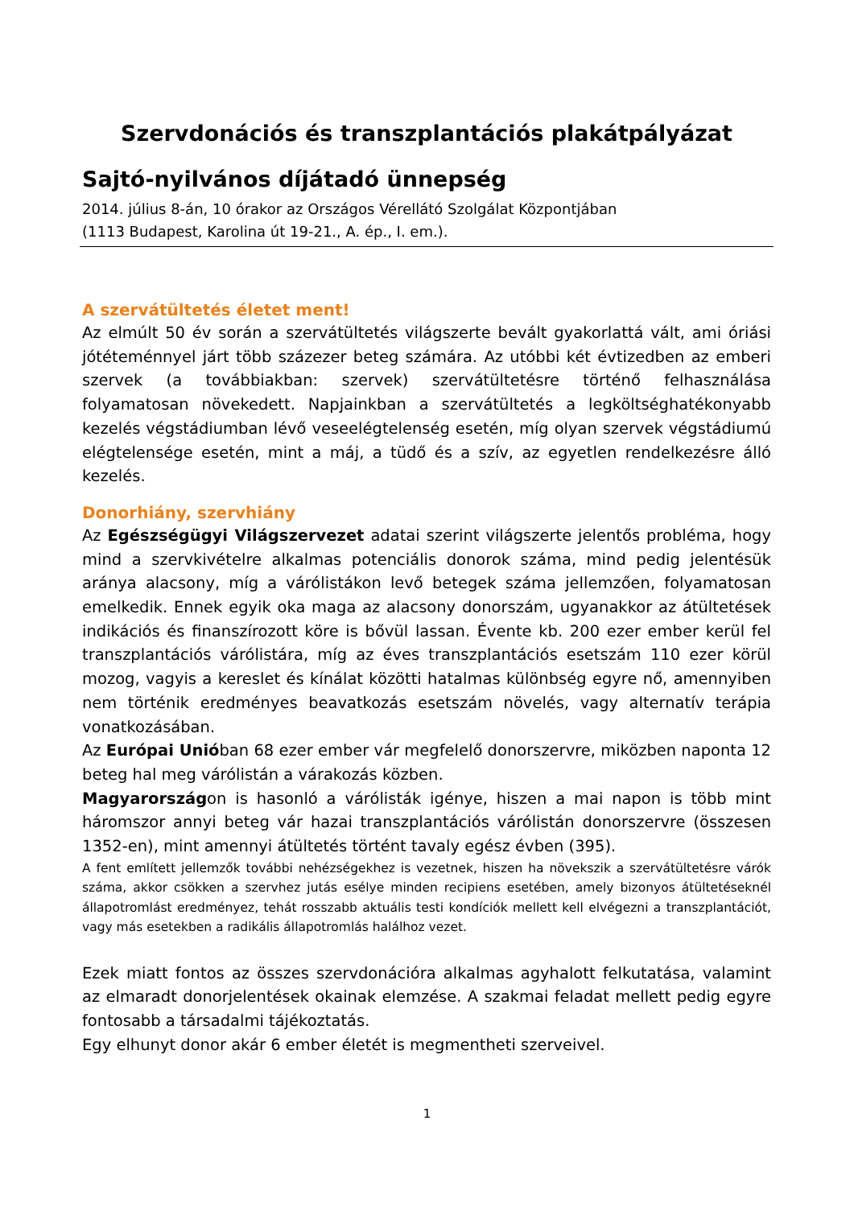Szervdonációs és transzplantációs plakátpályázat
Sajtó-nyilvános díjátadó ünnepség
2014. július 8-án, 10 órakor az Országos Vérellátó Szolgálat Központjában
(1113 Budapest, Karolina út 19-21., A. ép., I. em.).
A szervátültetés életet ment!
Az elmúlt 50 év során a szervátültetés világszerte bevált gyakorlattá vált, ami óriási jótéteménnyel járt több százezer beteg számára. Az utóbbi két évtizedben az emberi szervek (a továbbiakban: szervek) szervátültetésre történő felhasználása folyamatosan növekedett. Napjainkban a szervátültetés a legköltséghatékonyabb kezelés végstádiumban lévő veseelégtelenség esetén, míg olyan szervek végstádiumú elégtelensége esetén, mint a máj, a tüdő és a szív, az egyetlen rendelkezésre álló kezelés.
Donorhiány, szervhiány
Az Egészségügyi Világszervezet adatai szerint világszerte jelentős probléma, hogy mind a szervkivételre alkalmas potenciális donorok száma, mind pedig jelentésük aránya alacsony, míg a várólistákon levő betegek száma jellemzően, folyamatosan emelkedik. Ennek egyik oka maga az alacsony donorszám, ugyanakkor az átültetések indikációs és finanszírozott köre is bővül lassan. Évente kb. 200 ezer ember kerül fel transzplantációs várólistára, míg az éves transzplantációs esetszám 110 ezer körül mozog, vagyis a kereslet és kínálat közötti hatalmas különbség egyre nő, amennyiben nem történik eredményes beavatkozás esetszám növelés, vagy alternatív terápia vonatkozásában.
Az Európai Unióban 68 ezer ember vár megfelelő donorszervre, miközben naponta 12 beteg hal meg várólistán a várakozás közben.
Magyarországon is hasonló a várólisták igénye, hiszen a mai napon is több mint háromszor annyi beteg vár hazai transzplantációs várólistán donorszervre (összesen 1352-en), mint amennyi átültetés történt tavaly egész évben (395).
A fent említett jellemzők további nehézségekhez is vezetnek, hiszen ha növekszik a szervátültetésre várók száma, akkor csökken a szervhez jutás esélye minden recipiens esetében, amely bizonyos átültetéseknél állapotromlást eredményez, tehát rosszabb aktuális testi kondíciók mellett kell elvégezni a transzplantációt, vagy más esetekben a radikális állapotromlás halálhoz vezet.
Ezek miatt fontos az összes szervdonációra alkalmas agyhalott felkutatása, valamint az elmaradt donorjelentések okainak elemzése. A szakmai feladat mellett pedig egyre fontosabb a társadalmi tájékoztatás.
Egy elhunyt donor akár 6 ember életét is megmentheti szerveivel.
1